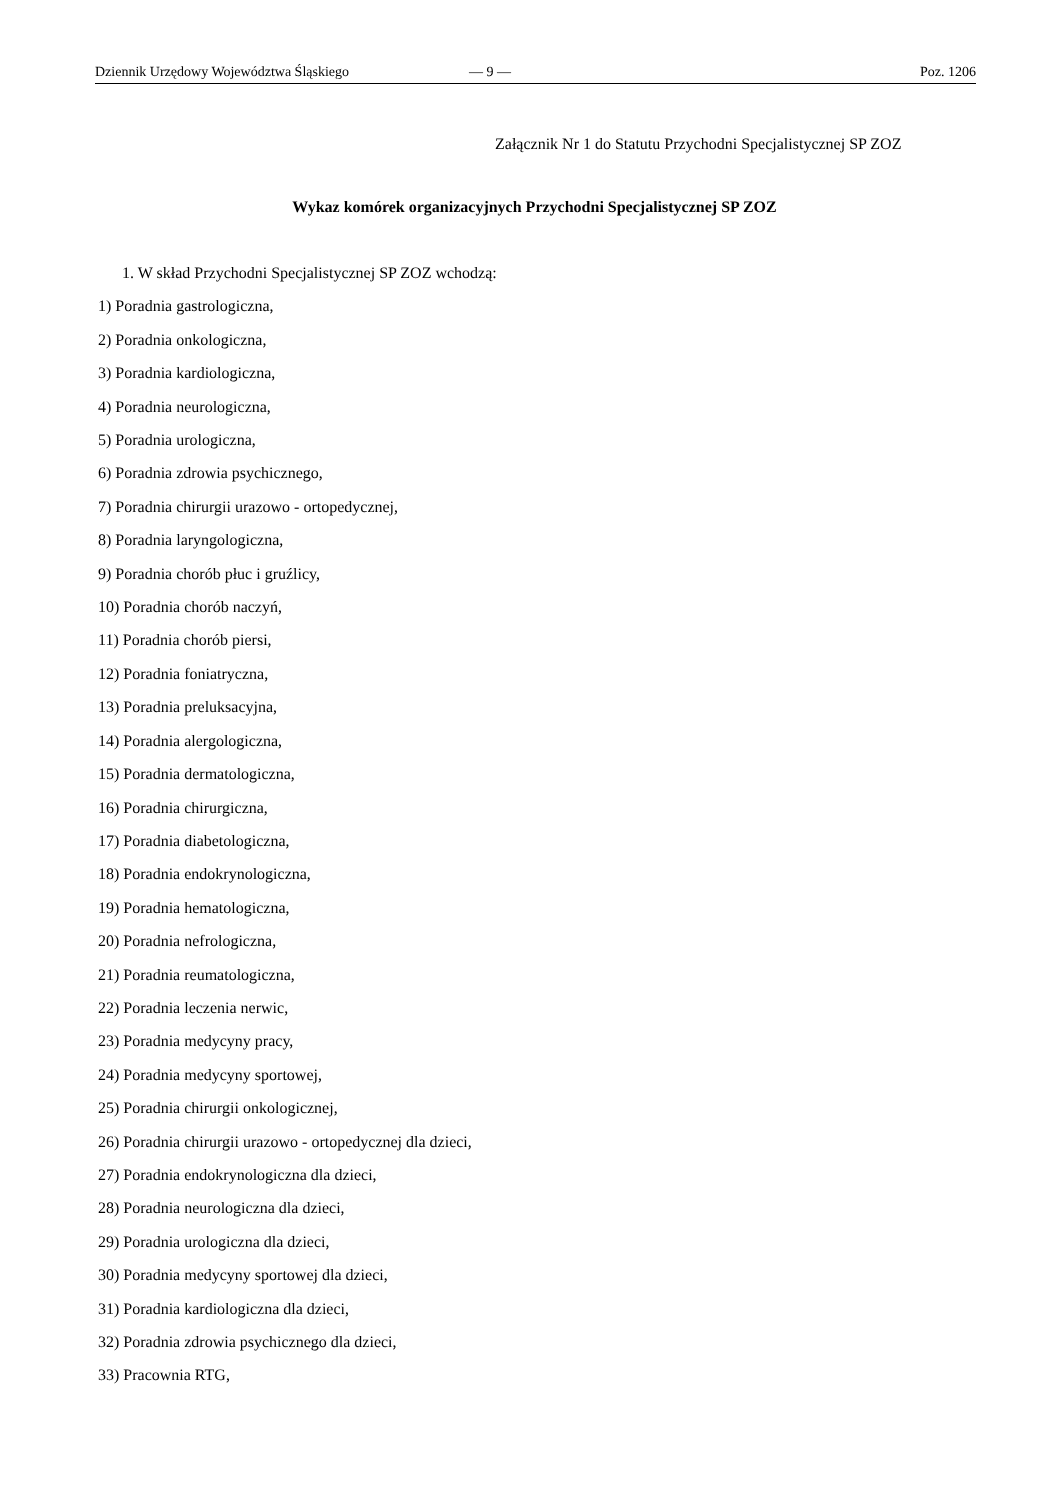Dziennik Urzędowy Województwa Śląskiego — 9 — Poz. 1206
Załącznik Nr 1 do Statutu Przychodni Specjalistycznej SP ZOZ
Wykaz komórek organizacyjnych Przychodni Specjalistycznej SP ZOZ
1. W skład Przychodni Specjalistycznej SP ZOZ wchodzą:
1) Poradnia gastrologiczna,
2) Poradnia onkologiczna,
3) Poradnia kardiologiczna,
4) Poradnia neurologiczna,
5) Poradnia urologiczna,
6) Poradnia zdrowia psychicznego,
7) Poradnia chirurgii urazowo - ortopedycznej,
8) Poradnia laryngologiczna,
9) Poradnia chorób płuc i gruźlicy,
10) Poradnia chorób naczyń,
11) Poradnia chorób piersi,
12) Poradnia foniatryczna,
13) Poradnia preluksacyjna,
14) Poradnia alergologiczna,
15) Poradnia dermatologiczna,
16) Poradnia chirurgiczna,
17) Poradnia diabetologiczna,
18) Poradnia endokrynologiczna,
19) Poradnia hematologiczna,
20) Poradnia nefrologiczna,
21) Poradnia reumatologiczna,
22) Poradnia leczenia nerwic,
23) Poradnia medycyny pracy,
24) Poradnia medycyny sportowej,
25) Poradnia chirurgii onkologicznej,
26) Poradnia chirurgii urazowo - ortopedycznej dla dzieci,
27) Poradnia endokrynologiczna dla dzieci,
28) Poradnia neurologiczna dla dzieci,
29) Poradnia urologiczna dla dzieci,
30) Poradnia medycyny sportowej dla dzieci,
31) Poradnia kardiologiczna dla dzieci,
32) Poradnia zdrowia psychicznego dla dzieci,
33) Pracownia RTG,